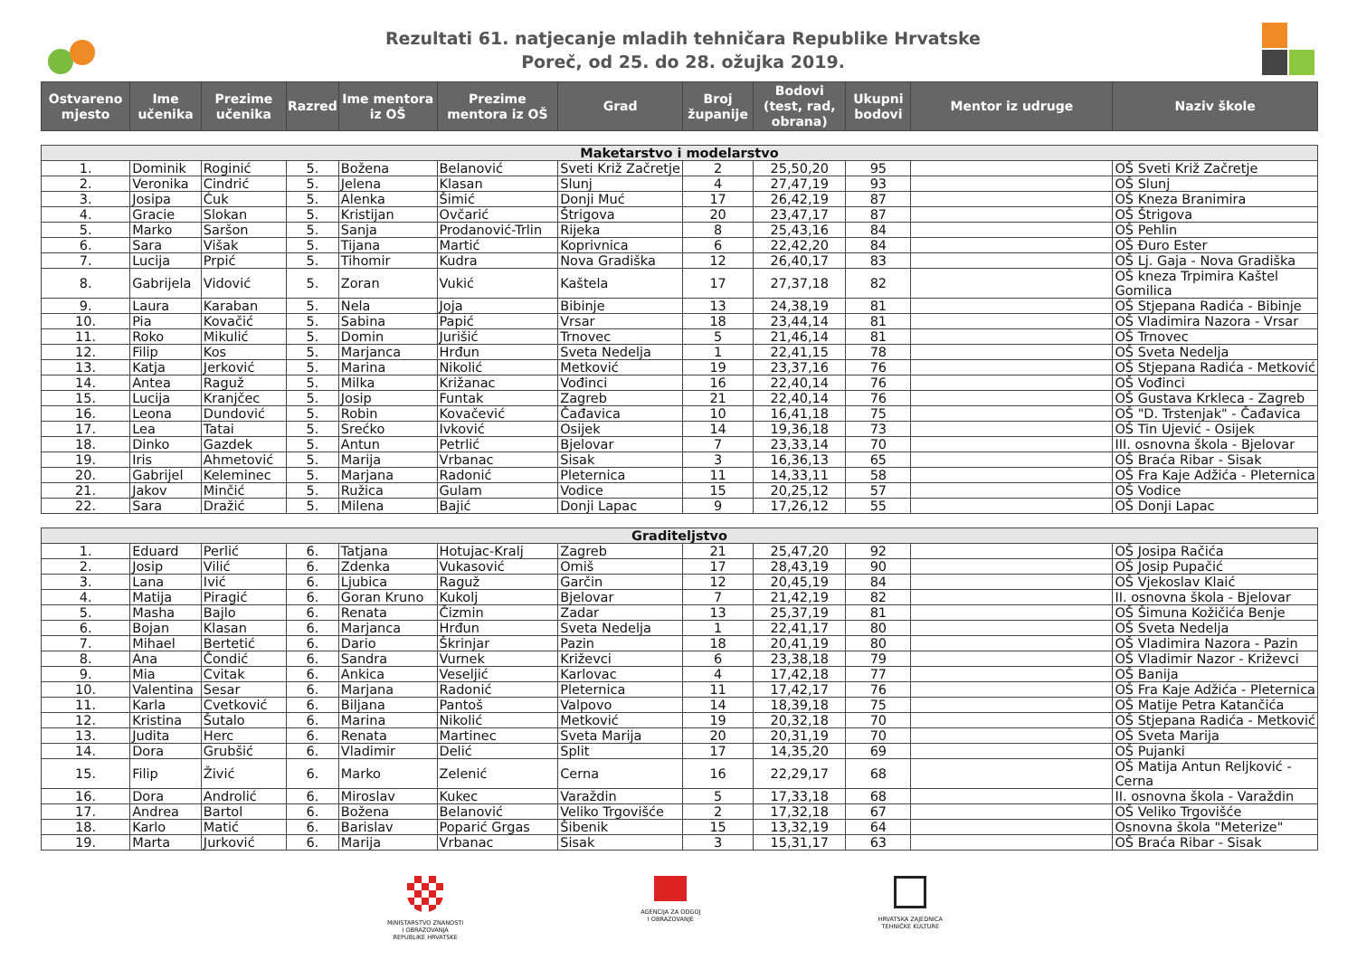Rezultati 61. natjecanje mladih tehničara Republike Hrvatske
Poreč, od 25. do 28. ožujka 2019.
| Ostvareno mjesto | Ime učenika | Prezime učenika | Razred | Ime mentora iz OŠ | Prezime mentora iz OŠ | Grad | Broj županije | Bodovi (test, rad, obrana) | Ukupni bodovi | Mentor iz udruge | Naziv škole |
| --- | --- | --- | --- | --- | --- | --- | --- | --- | --- | --- | --- |
| Maketarstvo i modelarstvo | | | | | | | | | | | |
| 1. | Dominik | Roginić | 5. | Božena | Belanović | Sveti Križ Začretje | 2 | 25,50,20 | 95 | | OŠ Sveti Križ Začretje |
| 2. | Veronika | Cindrić | 5. | Jelena | Klasan | Slunj | 4 | 27,47,19 | 93 | | OŠ Slunj |
| 3. | Josipa | Ćuk | 5. | Alenka | Šimić | Donji Muć | 17 | 26,42,19 | 87 | | OŠ Kneza Branimira |
| 4. | Gracie | Slokan | 5. | Kristijan | Ovčarić | Štrigova | 20 | 23,47,17 | 87 | | OŠ Štrigova |
| 5. | Marko | Saršon | 5. | Sanja | Prodanović-Trlin | Rijeka | 8 | 25,43,16 | 84 | | OŠ Pehlin |
| 6. | Sara | Višak | 5. | Tijana | Martić | Koprivnica | 6 | 22,42,20 | 84 | | OŠ Đuro Ester |
| 7. | Lucija | Prpić | 5. | Tihomir | Kudra | Nova Gradiška | 12 | 26,40,17 | 83 | | OŠ Lj. Gaja - Nova Gradiška |
| 8. | Gabrijela | Vidović | 5. | Zoran | Vukić | Kaštela | 17 | 27,37,18 | 82 | | OŠ kneza Trpimira Kaštel Gomilica |
| 9. | Laura | Karaban | 5. | Nela | Joja | Bibinje | 13 | 24,38,19 | 81 | | OŠ Stjepana Radića - Bibinje |
| 10. | Pia | Kovačić | 5. | Sabina | Papić | Vrsar | 18 | 23,44,14 | 81 | | OŠ Vladimira Nazora - Vrsar |
| 11. | Roko | Mikulić | 5. | Domin | Jurišić | Trnovec | 5 | 21,46,14 | 81 | | OŠ Trnovec |
| 12. | Filip | Kos | 5. | Marjanca | Hrđun | Sveta Nedelja | 1 | 22,41,15 | 78 | | OŠ Sveta Nedelja |
| 13. | Katja | Jerković | 5. | Marina | Nikolić | Metković | 19 | 23,37,16 | 76 | | OŠ Stjepana Radića - Metković |
| 14. | Antea | Raguž | 5. | Milka | Križanac | Vođinci | 16 | 22,40,14 | 76 | | OŠ Vođinci |
| 15. | Lucija | Kranjčec | 5. | Josip | Funtak | Zagreb | 21 | 22,40,14 | 76 | | OŠ Gustava Krkleca - Zagreb |
| 16. | Leona | Dundović | 5. | Robin | Kovačević | Čađavica | 10 | 16,41,18 | 75 | | OŠ "D. Trstenjak" - Čađavica |
| 17. | Lea | Tatai | 5. | Srećko | Ivković | Osijek | 14 | 19,36,18 | 73 | | OŠ Tin Ujević - Osijek |
| 18. | Dinko | Gazdek | 5. | Antun | Petrlić | Bjelovar | 7 | 23,33,14 | 70 | | III. osnovna škola - Bjelovar |
| 19. | Iris | Ahmetović | 5. | Marija | Vrbanac | Sisak | 3 | 16,36,13 | 65 | | OŠ Braća Ribar - Sisak |
| 20. | Gabrijel | Keleminec | 5. | Marjana | Radonić | Pleternica | 11 | 14,33,11 | 58 | | OŠ Fra Kaje Adžića - Pleternica |
| 21. | Jakov | Minčić | 5. | Ružica | Gulam | Vodice | 15 | 20,25,12 | 57 | | OŠ Vodice |
| 22. | Sara | Dražić | 5. | Milena | Bajić | Donji Lapac | 9 | 17,26,12 | 55 | | OŠ Donji Lapac |
| Graditeljstvo | | | | | | | | | | | |
| 1. | Eduard | Perlić | 6. | Tatjana | Hotujac-Kralj | Zagreb | 21 | 25,47,20 | 92 | | OŠ Josipa Račića |
| 2. | Josip | Vilić | 6. | Zdenka | Vukasović | Omiš | 17 | 28,43,19 | 90 | | OŠ Josip Pupačić |
| 3. | Lana | Ivić | 6. | Ljubica | Raguž | Garčin | 12 | 20,45,19 | 84 | | OŠ Vjekoslav Klaić |
| 4. | Matija | Piragić | 6. | Goran Kruno | Kukolj | Bjelovar | 7 | 21,42,19 | 82 | | II. osnovna škola - Bjelovar |
| 5. | Masha | Bajlo | 6. | Renata | Čizmin | Zadar | 13 | 25,37,19 | 81 | | OŠ Šimuna Kožičića Benje |
| 6. | Bojan | Klasan | 6. | Marjanca | Hrđun | Sveta Nedelja | 1 | 22,41,17 | 80 | | OŠ Sveta Nedelja |
| 7. | Mihael | Bertetić | 6. | Dario | Škrinjar | Pazin | 18 | 20,41,19 | 80 | | OŠ Vladimira Nazora - Pazin |
| 8. | Ana | Čondić | 6. | Sandra | Vurnek | Križevci | 6 | 23,38,18 | 79 | | OŠ Vladimir Nazor - Križevci |
| 9. | Mia | Cvitak | 6. | Ankica | Veseljić | Karlovac | 4 | 17,42,18 | 77 | | OŠ Banija |
| 10. | Valentina | Sesar | 6. | Marjana | Radonić | Pleternica | 11 | 17,42,17 | 76 | | OŠ Fra Kaje Adžića - Pleternica |
| 11. | Karla | Cvetković | 6. | Biljana | Pantoš | Valpovo | 14 | 18,39,18 | 75 | | OŠ Matije Petra Katančića |
| 12. | Kristina | Šutalo | 6. | Marina | Nikolić | Metković | 19 | 20,32,18 | 70 | | OŠ Stjepana Radića - Metković |
| 13. | Judita | Herc | 6. | Renata | Martinec | Sveta Marija | 20 | 20,31,19 | 70 | | OŠ Sveta Marija |
| 14. | Dora | Grubšić | 6. | Vladimir | Delić | Split | 17 | 14,35,20 | 69 | | OŠ Pujanki |
| 15. | Filip | Živić | 6. | Marko | Zelenić | Cerna | 16 | 22,29,17 | 68 | | OŠ Matija Antun Reljković - Cerna |
| 16. | Dora | Androlić | 6. | Miroslav | Kukec | Varaždin | 5 | 17,33,18 | 68 | | II. osnovna škola - Varaždin |
| 17. | Andrea | Bartol | 6. | Božena | Belanović | Veliko Trgovišće | 2 | 17,32,18 | 67 | | OŠ Veliko Trgovišće |
| 18. | Karlo | Matić | 6. | Barislav | Poparić Grgas | Šibenik | 15 | 13,32,19 | 64 | | Osnovna škola "Meterize" |
| 19. | Marta | Jurković | 6. | Marija | Vrbanac | Sisak | 3 | 15,31,17 | 63 | | OŠ Braća Ribar - Sisak |
MINISTARSTVO ZNANOSTI
I OBRAZOVANJA
REPUBLIKE HRVATSKE
AGENCIJA ZA ODGOJ
I OBRAZOVANJE
HRVATSKA ZAJEDNICA
TEHNIČKE KULTURE